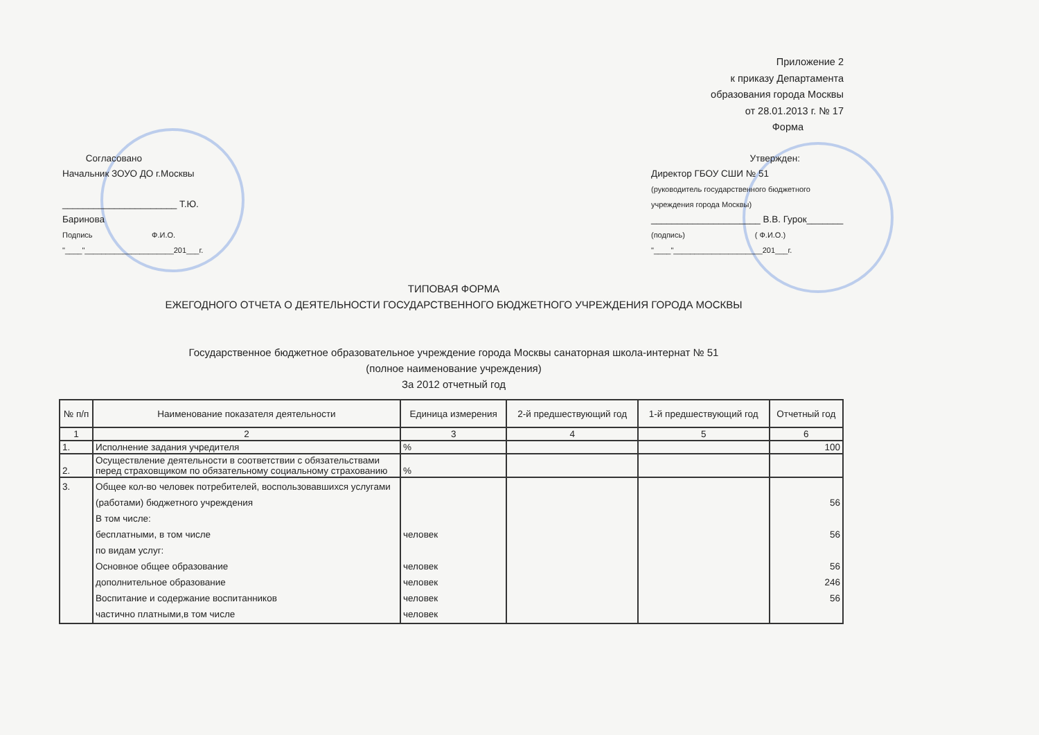Приложение 2
к приказу Департамента
образования города Москвы
от 28.01.2013 г. № 17
Форма
Согласовано
Начальник ЗОУО ДО г.Москвы
______________________ Т.Ю. Баринова
Подпись Ф.И.О.
"____"_____________________201___г.
Утвержден:
Директор ГБОУ СШИ № 51
(руководитель государственного бюджетного
учреждения города Москвы)
_____________________ В.В. Гурок_______
(подпись) ( Ф.И.О.)
"____"_____________________201___г.
ТИПОВАЯ ФОРМА
ЕЖЕГОДНОГО ОТЧЕТА О ДЕЯТЕЛЬНОСТИ ГОСУДАРСТВЕННОГО БЮДЖЕТНОГО УЧРЕЖДЕНИЯ ГОРОДА МОСКВЫ
Государственное бюджетное образовательное учреждение города Москвы санаторная школа-интернат № 51
(полное наименование учреждения)
За 2012 отчетный год
| № п/п | Наименование показателя деятельности | Единица измерения | 2-й предшествующий год | 1-й предшествующий год | Отчетный год |
| --- | --- | --- | --- | --- | --- |
| 1 | 2 | 3 | 4 | 5 | 6 |
| 1. | Исполнение задания учредителя | % | | | 100 |
| 2. | Осуществление деятельности в соответствии с обязательствами перед страховщиком по обязательному социальному страхованию | % | | | |
| 3. | Общее кол-во человек потребителей, воспользовавшихся услугами (работами) бюджетного учреждения В том числе: бесплатными, в том числе по видам услуг: Основное общее образование дополнительное образование Воспитание и содержание воспитанников частично платными,в том числе | человек человек человек человек человек | | | 56 56 56 246 56 |